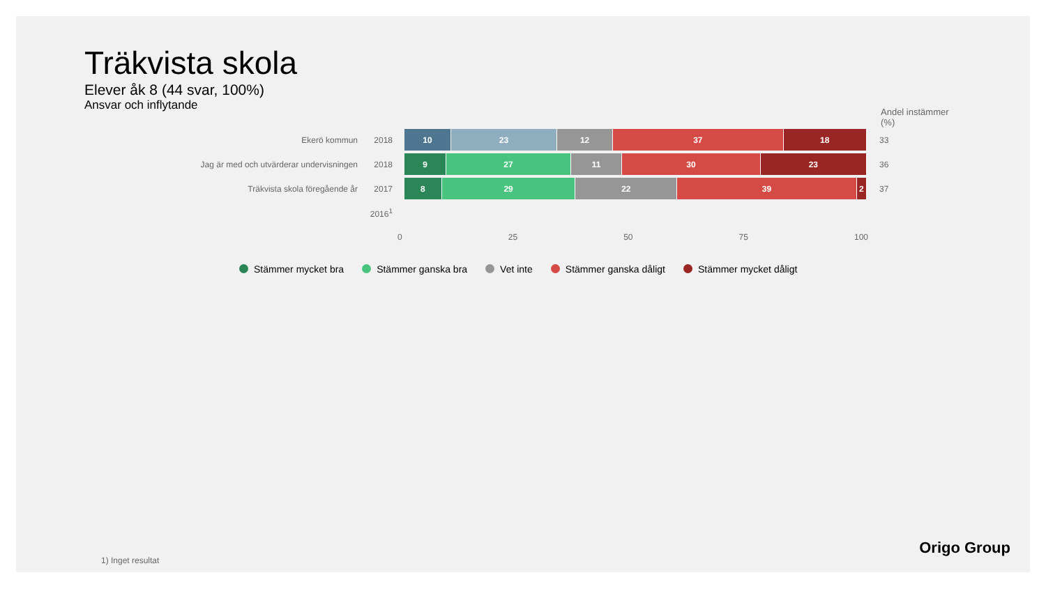Träkvista skola
Elever åk 8 (44 svar, 100%)
Ansvar och inflytande
Andel instämmer (%)
Ekerö kommun 2018
10 23 12 37 18
33
Jag är med och utvärderar undervisningen
2018
9 27 11 30 23
36
Träkvista skola föregående år 2017
8 29 22 39 2
37
2016<sup>1</sup>
0 25 50 75 100
Stämmer mycket bra Stämmer ganska bra Vet inte Stämmer ganska dåligt Stämmer mycket dåligt
1) Inget resultat
Origo Group